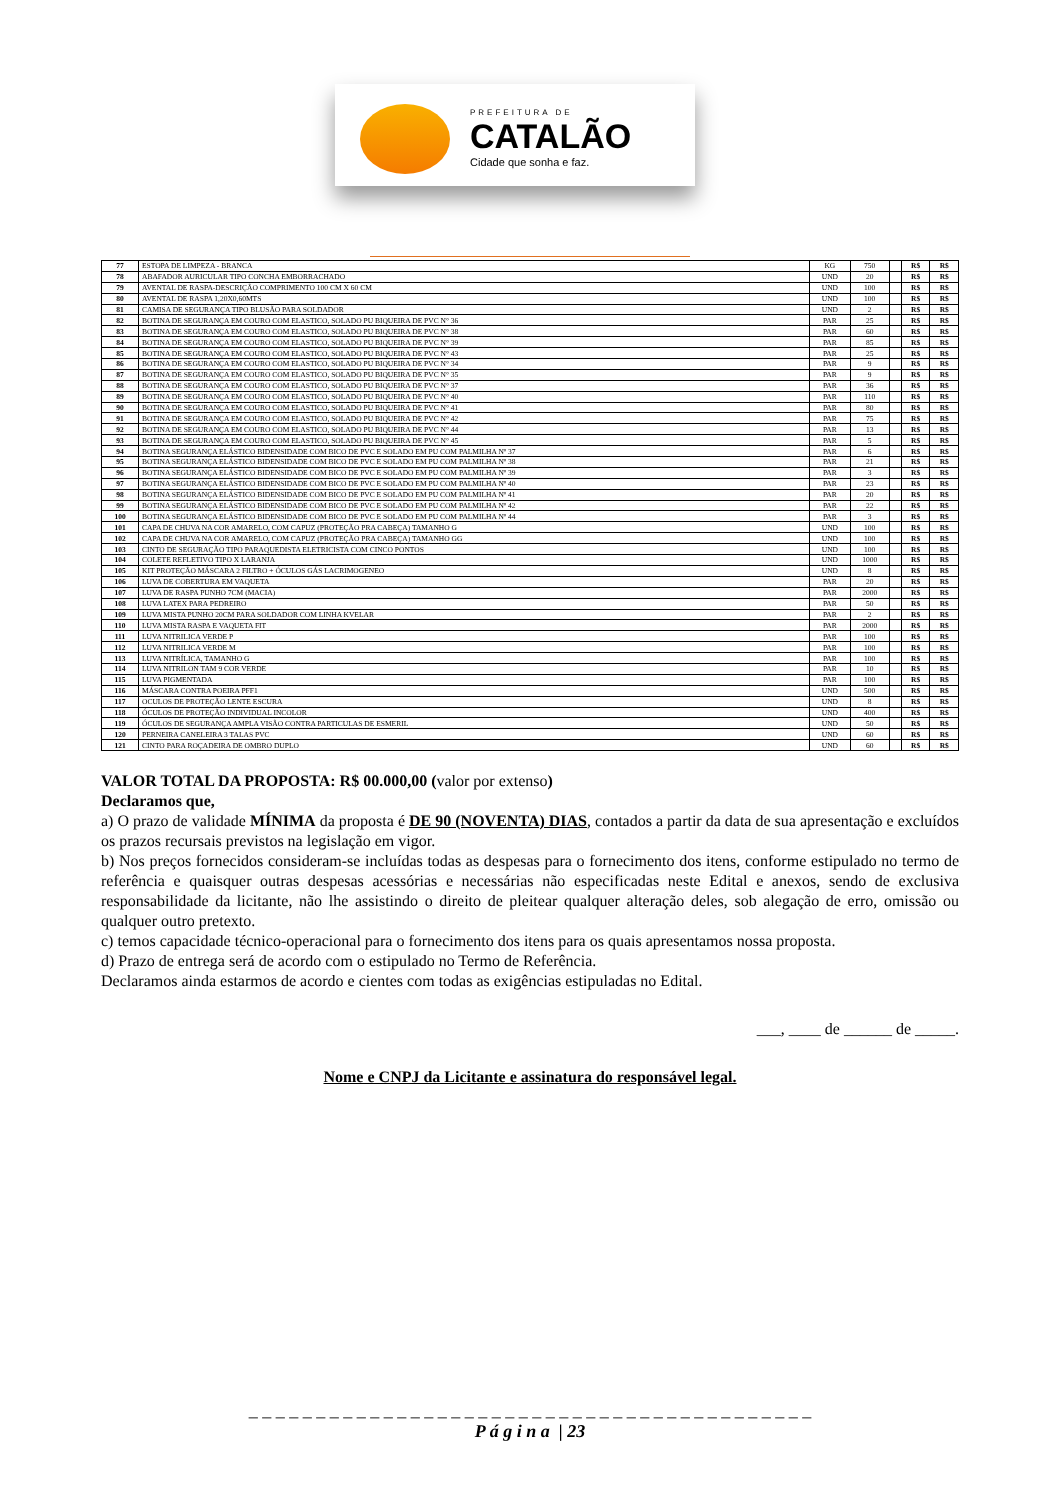PREFEITURA DE
CATALÃO
Cidade que sonha e faz.
| 77 | ESTOPA DE LIMPEZA - BRANCA | KG | 750 | | R$ | R$ |
| 78 | ABAFADOR AURICULAR TIPO CONCHA EMBORRACHADO | UND | 20 | | R$ | R$ |
| 79 | AVENTAL DE RASPA-DESCRIÇÃO COMPRIMENTO 100 CM X 60 CM | UND | 100 | | R$ | R$ |
| 80 | AVENTAL DE RASPA 1,20X0,60MTS | UND | 100 | | R$ | R$ |
| 81 | CAMISA DE SEGURANÇA TIPO BLUSÃO PARA SOLDADOR | UND | 2 | | R$ | R$ |
| 82 | BOTINA DE SEGURANÇA EM COURO COM ELASTICO, SOLADO PU BIQUEIRA DE PVC N° 36 | PAR | 25 | | R$ | R$ |
| 83 | BOTINA DE SEGURANÇA EM COURO COM ELASTICO, SOLADO PU BIQUEIRA DE PVC N° 38 | PAR | 60 | | R$ | R$ |
| 84 | BOTINA DE SEGURANÇA EM COURO COM ELASTICO, SOLADO PU BIQUEIRA DE PVC N° 39 | PAR | 85 | | R$ | R$ |
| 85 | BOTINA DE SEGURANÇA EM COURO COM ELASTICO, SOLADO PU BIQUEIRA DE PVC N° 43 | PAR | 25 | | R$ | R$ |
| 86 | BOTINA DE SEGURANÇA EM COURO COM ELASTICO, SOLADO PU BIQUEIRA DE PVC N° 34 | PAR | 9 | | R$ | R$ |
| 87 | BOTINA DE SEGURANÇA EM COURO COM ELASTICO, SOLADO PU BIQUEIRA DE PVC N° 35 | PAR | 9 | | R$ | R$ |
| 88 | BOTINA DE SEGURANÇA EM COURO COM ELASTICO, SOLADO PU BIQUEIRA DE PVC N° 37 | PAR | 36 | | R$ | R$ |
| 89 | BOTINA DE SEGURANÇA EM COURO COM ELASTICO, SOLADO PU BIQUEIRA DE PVC N° 40 | PAR | 110 | | R$ | R$ |
| 90 | BOTINA DE SEGURANÇA EM COURO COM ELASTICO, SOLADO PU BIQUEIRA DE PVC N° 41 | PAR | 80 | | R$ | R$ |
| 91 | BOTINA DE SEGURANÇA EM COURO COM ELASTICO, SOLADO PU BIQUEIRA DE PVC N° 42 | PAR | 75 | | R$ | R$ |
| 92 | BOTINA DE SEGURANÇA EM COURO COM ELASTICO, SOLADO PU BIQUEIRA DE PVC N° 44 | PAR | 13 | | R$ | R$ |
| 93 | BOTINA DE SEGURANÇA EM COURO COM ELASTICO, SOLADO PU BIQUEIRA DE PVC N° 45 | PAR | 5 | | R$ | R$ |
| 94 | BOTINA SEGURANÇA ELÁSTICO BIDENSIDADE COM BICO DE PVC E SOLADO EM PU COM PALMILHA Nº 37 | PAR | 6 | | R$ | R$ |
| 95 | BOTINA SEGURANÇA ELÁSTICO BIDENSIDADE COM BICO DE PVC E SOLADO EM PU COM PALMILHA Nº 38 | PAR | 21 | | R$ | R$ |
| 96 | BOTINA SEGURANÇA ELÁSTICO BIDENSIDADE COM BICO DE PVC E SOLADO EM PU COM PALMILHA Nº 39 | PAR | 3 | | R$ | R$ |
| 97 | BOTINA SEGURANÇA ELÁSTICO BIDENSIDADE COM BICO DE PVC E SOLADO EM PU COM PALMILHA Nº 40 | PAR | 23 | | R$ | R$ |
| 98 | BOTINA SEGURANÇA ELÁSTICO BIDENSIDADE COM BICO DE PVC E SOLADO EM PU COM PALMILHA Nº 41 | PAR | 20 | | R$ | R$ |
| 99 | BOTINA SEGURANÇA ELÁSTICO BIDENSIDADE COM BICO DE PVC E SOLADO EM PU COM PALMILHA Nº 42 | PAR | 22 | | R$ | R$ |
| 100 | BOTINA SEGURANÇA ELÁSTICO BIDENSIDADE COM BICO DE PVC E SOLADO EM PU COM PALMILHA Nº 44 | PAR | 3 | | R$ | R$ |
| 101 | CAPA DE CHUVA NA COR AMARELO, COM CAPUZ (PROTEÇÃO PRA CABEÇA) TAMANHO G | UND | 100 | | R$ | R$ |
| 102 | CAPA DE CHUVA NA COR AMARELO, COM CAPUZ (PROTEÇÃO PRA CABEÇA) TAMANHO GG | UND | 100 | | R$ | R$ |
| 103 | CINTO DE SEGURAÇÃO TIPO PARAQUEDISTA ELETRICISTA COM CINCO PONTOS | UND | 100 | | R$ | R$ |
| 104 | COLETE REFLETIVO TIPO X LARANJA | UND | 1000 | | R$ | R$ |
| 105 | KIT PROTEÇÃO MÁSCARA 2 FILTRO + ÓCULOS GÁS LACRIMOGENEO | UND | 8 | | R$ | R$ |
| 106 | LUVA DE COBERTURA EM VAQUETA | PAR | 20 | | R$ | R$ |
| 107 | LUVA DE RASPA PUNHO 7CM (MACIA) | PAR | 2000 | | R$ | R$ |
| 108 | LUVA LATEX PARA PEDREIRO | PAR | 50 | | R$ | R$ |
| 109 | LUVA MISTA PUNHO 20CM PARA SOLDADOR COM LINHA KVELAR | PAR | 2 | | R$ | R$ |
| 110 | LUVA MISTA RASPA E VAQUETA FIT | PAR | 2000 | | R$ | R$ |
| 111 | LUVA NITRILICA VERDE P | PAR | 100 | | R$ | R$ |
| 112 | LUVA NITRILICA VERDE M | PAR | 100 | | R$ | R$ |
| 113 | LUVA NITRÍLICA, TAMANHO G | PAR | 100 | | R$ | R$ |
| 114 | LUVA NITRILON TAM 9 COR VERDE | PAR | 10 | | R$ | R$ |
| 115 | LUVA PIGMENTADA | PAR | 100 | | R$ | R$ |
| 116 | MÁSCARA CONTRA POEIRA PFF1 | UND | 500 | | R$ | R$ |
| 117 | OCULOS DE PROTEÇÃO LENTE ESCURA | UND | 8 | | R$ | R$ |
| 118 | ÓCULOS DE PROTEÇÃO INDIVIDUAL INCOLOR | UND | 400 | | R$ | R$ |
| 119 | ÓCULOS DE SEGURANÇA AMPLA VISÃO CONTRA PARTICULAS DE ESMERIL | UND | 50 | | R$ | R$ |
| 120 | PERNEIRA CANELEIRA 3 TALAS PVC | UND | 60 | | R$ | R$ |
| 121 | CINTO PARA ROÇADEIRA DE OMBRO DUPLO | UND | 60 | | R$ | R$ |
VALOR TOTAL DA PROPOSTA: R$ 00.000,00 (valor por extenso)
Declaramos que,
a) O prazo de validade MÍNIMA da proposta é DE 90 (NOVENTA) DIAS, contados a partir da data de sua apresentação e excluídos os prazos recursais previstos na legislação em vigor.
b) Nos preços fornecidos consideram-se incluídas todas as despesas para o fornecimento dos itens, conforme estipulado no termo de referência e quaisquer outras despesas acessórias e necessárias não especificadas neste Edital e anexos, sendo de exclusiva responsabilidade da licitante, não lhe assistindo o direito de pleitear qualquer alteração deles, sob alegação de erro, omissão ou qualquer outro pretexto.
c) temos capacidade técnico-operacional para o fornecimento dos itens para os quais apresentamos nossa proposta.
d) Prazo de entrega será de acordo com o estipulado no Termo de Referência.
Declaramos ainda estarmos de acordo e cientes com todas as exigências estipuladas no Edital.
___, ____ de ______ de _____.
Nome e CNPJ da Licitante e assinatura do responsável legal.
_ _ _ _ _ _ _ _ _ _ _ _ _ _ _ _ _ _ _ _ _ _ _ _ _ _ _ _ _ _ _ _ _ _ _ _ _ _ _ _ _ _
P á g i n a | 23